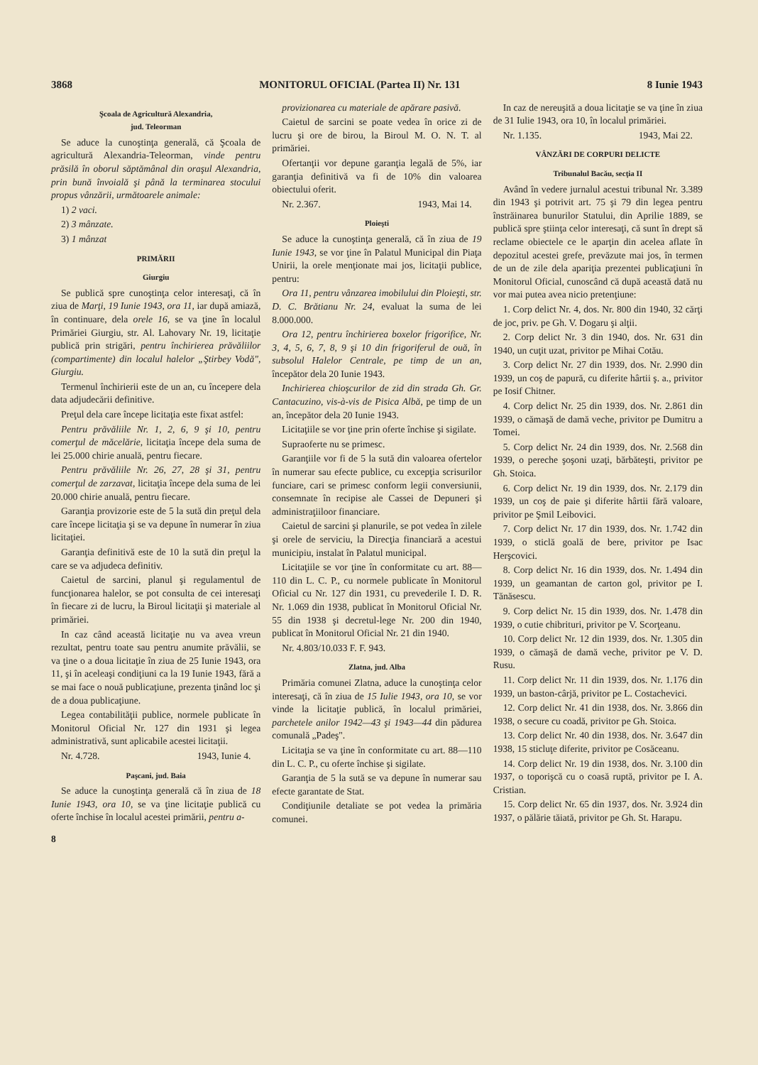3868 MONITORUL OFICIAL (Partea II) Nr. 131 8 Iunie 1943
Şcoala de Agricultură Alexandria,
jud. Teleorman
Se aduce la cunoştinţa generală, că Şcoala de agricultură Alexandria-Teleorman, vinde pentru prăsilă în oborul săptămânal din oraşul Alexandria, prin bună învoială şi până la terminarea stocului propus vânzării, următoarele animale:
1) 2 vaci.
2) 3 mânzate.
3) 1 mânzat
PRIMĂRII
Giurgiu
Se publică spre cunoştinţa celor interesaţi, că în ziua de Marţi, 19 Iunie 1943, ora 11, iar după amiază, în continuare, dela orele 16, se va ţine în localul Primăriei Giurgiu, str. Al. Lahovary Nr. 19, licitaţie publică prin strigări, pentru închirierea prăvăliilor (compartimente) din localul halelor „Ştirbey Vodă", Giurgiu.
Termenul închirierii este de un an, cu începere dela data adjudecării definitive.
Preţul dela care începe licitaţia este fixat astfel:
Pentru prăvăliile Nr. 1, 2, 6, 9 şi 10, pentru comerţul de măcelărie, licitaţia începe dela suma de lei 25.000 chirie anuală, pentru fiecare.
Pentru prăvăliile Nr. 26, 27, 28 şi 31, pentru comerţul de zarzavat, licitaţia începe dela suma de lei 20.000 chirie anuală, pentru fiecare.
Garanţia provizorie este de 5 la sută din preţul dela care începe licitaţia şi se va depune în numerar în ziua licitaţiei.
Garanţia definitivă este de 10 la sută din preţul la care se va adjudeca definitiv.
Caietul de sarcini, planul şi regulamentul de funcţionarea halelor, se pot consulta de cei interesaţi în fiecare zi de lucru, la Biroul licitaţii şi materiale al primăriei.
In caz când această licitaţie nu va avea vreun rezultat, pentru toate sau pentru anumite prăvălii, se va ţine o a doua licitaţie în ziua de 25 Iunie 1943, ora 11, şi în aceleaşi condiţiuni ca la 19 Iunie 1943, fără a se mai face o nouă publicaţiune, prezenta ţinând loc şi de a doua publicaţiune.
Legea contabilităţii publice, normele publicate în Monitorul Oficial Nr. 127 din 1931 şi legea administrativă, sunt aplicabile acestei licitaţii.
Nr. 4.728. 1943, Iunie 4.
Paşcani, jud. Baia
Se aduce la cunoştinţa generală că în ziua de 18 Iunie 1943, ora 10, se va ţine licitaţie publică cu oferte închise în localul acestei primării, pentru a-
8
provizionarea cu materiale de apărare pasivă.
Caietul de sarcini se poate vedea în orice zi de lucru şi ore de birou, la Biroul M. O. N. T. al primăriei.
Ofertanţii vor depune garanţia legală de 5%, iar garanţia definitivă va fi de 10% din valoarea obiectului oferit.
Nr. 2.367. 1943, Mai 14.
Ploieşti
Se aduce la cunoştinţa generală, că în ziua de 19 Iunie 1943, se vor ţine în Palatul Municipal din Piaţa Unirii, la orele menţionate mai jos, licitaţii publice, pentru:
Ora 11, pentru vânzarea imobilului din Ploieşti, str. D. C. Brătianu Nr. 24, evaluat la suma de lei 8.000.000.
Ora 12, pentru închirierea boxelor frigorifice, Nr. 3, 4, 5, 6, 7, 8, 9 şi 10 din frigoriferul de ouă, în subsolul Halelor Centrale, pe timp de un an, începător dela 20 Iunie 1943.
Inchirierea chioşcurilor de zid din strada Gh. Gr. Cantacuzino, vis-à-vis de Pisica Albă, pe timp de un an, începător dela 20 Iunie 1943.
Licitaţiile se vor ţine prin oferte închise şi sigilate.
Supraoferte nu se primesc.
Garanţiile vor fi de 5 la sută din valoarea ofertelor în numerar sau efecte publice, cu excepţia scrisurilor funciare, cari se primesc conform legii conversiunii, consemnate în recipise ale Cassei de Depuneri şi administraţiiloor financiare.
Caietul de sarcini şi planurile, se pot vedea în zilele şi orele de serviciu, la Direcţia financiară a acestui municipiu, instalat în Palatul municipal.
Licitaţiile se vor ţine în conformitate cu art. 88—110 din L. C. P., cu normele publicate în Monitorul Oficial cu Nr. 127 din 1931, cu prevederile I. D. R. Nr. 1.069 din 1938, publicat în Monitorul Oficial Nr. 55 din 1938 şi decretul-lege Nr. 200 din 1940, publicat în Monitorul Oficial Nr. 21 din 1940.
Nr. 4.803/10.033 F. F. 943.
Zlatna, jud. Alba
Primăria comunei Zlatna, aduce la cunoştinţa celor interesaţi, că în ziua de 15 Iulie 1943, ora 10, se vor vinde la licitaţie publică, în localul primăriei, parchetele anilor 1942—43 şi 1943—44 din pădurea comunală „Padeş".
Licitaţia se va ţine în conformitate cu art. 88—110 din L. C. P., cu oferte închise şi sigilate.
Garanţia de 5 la sută se va depune în numerar sau efecte garantate de Stat.
Condiţiunile detaliate se pot vedea la primăria comunei.
In caz de nereuşită a doua licitaţie se va ţine în ziua de 31 Iulie 1943, ora 10, în localul primăriei.
Nr. 1.135. 1943, Mai 22.
VÂNZĂRI DE CORPURI DELICTE
Tribunalul Bacău, secţia II
Având în vedere jurnalul acestui tribunal Nr. 3.389 din 1943 şi potrivit art. 75 şi 79 din legea pentru înstrăinarea bunurilor Statului, din Aprilie 1889, se publică spre ştiinţa celor interesaţi, că sunt în drept să reclame obiectele ce le aparţin din acelea aflate în depozitul acestei grefe, prevăzute mai jos, în termen de un de zile dela apariţia prezentei publicaţiuni în Monitorul Oficial, cunoscând că după această dată nu vor mai putea avea nicio pretenţiune:
1. Corp delict Nr. 4, dos. Nr. 800 din 1940, 32 cărţi de joc, priv. pe Gh. V. Dogaru şi alţii.
2. Corp delict Nr. 3 din 1940, dos. Nr. 631 din 1940, un cuţit uzat, privitor pe Mihai Cotău.
3. Corp delict Nr. 27 din 1939, dos. Nr. 2.990 din 1939, un coş de papură, cu diferite hârtii ş. a., privitor pe Iosif Chitner.
4. Corp delict Nr. 25 din 1939, dos. Nr. 2.861 din 1939, o cămaşă de damă veche, privitor pe Dumitru a Tomei.
5. Corp delict Nr. 24 din 1939, dos. Nr. 2.568 din 1939, o pereche şoşoni uzaţi, bărbăteşti, privitor pe Gh. Stoica.
6. Corp delict Nr. 19 din 1939, dos. Nr. 2.179 din 1939, un coş de paie şi diferite hârtii fără valoare, privitor pe Şmil Leibovici.
7. Corp delict Nr. 17 din 1939, dos. Nr. 1.742 din 1939, o sticlă goală de bere, privitor pe Isac Herşcovici.
8. Corp delict Nr. 16 din 1939, dos. Nr. 1.494 din 1939, un geamantan de carton gol, privitor pe I. Tănăsescu.
9. Corp delict Nr. 15 din 1939, dos. Nr. 1.478 din 1939, o cutie chibrituri, privitor pe V. Scorţeanu.
10. Corp delict Nr. 12 din 1939, dos. Nr. 1.305 din 1939, o cămaşă de damă veche, privitor pe V. D. Rusu.
11. Corp delict Nr. 11 din 1939, dos. Nr. 1.176 din 1939, un baston-cârjă, privitor pe L. Costachevici.
12. Corp delict Nr. 41 din 1938, dos. Nr. 3.866 din 1938, o secure cu coadă, privitor pe Gh. Stoica.
13. Corp delict Nr. 40 din 1938, dos. Nr. 3.647 din 1938, 15 sticluţe diferite, privitor pe Cosăceanu.
14. Corp delict Nr. 19 din 1938, dos. Nr. 3.100 din 1937, o toporişcă cu o coasă ruptă, privitor pe I. A. Cristian.
15. Corp delict Nr. 65 din 1937, dos. Nr. 3.924 din 1937, o pălărie tăiată, privitor pe Gh. St. Harapu.